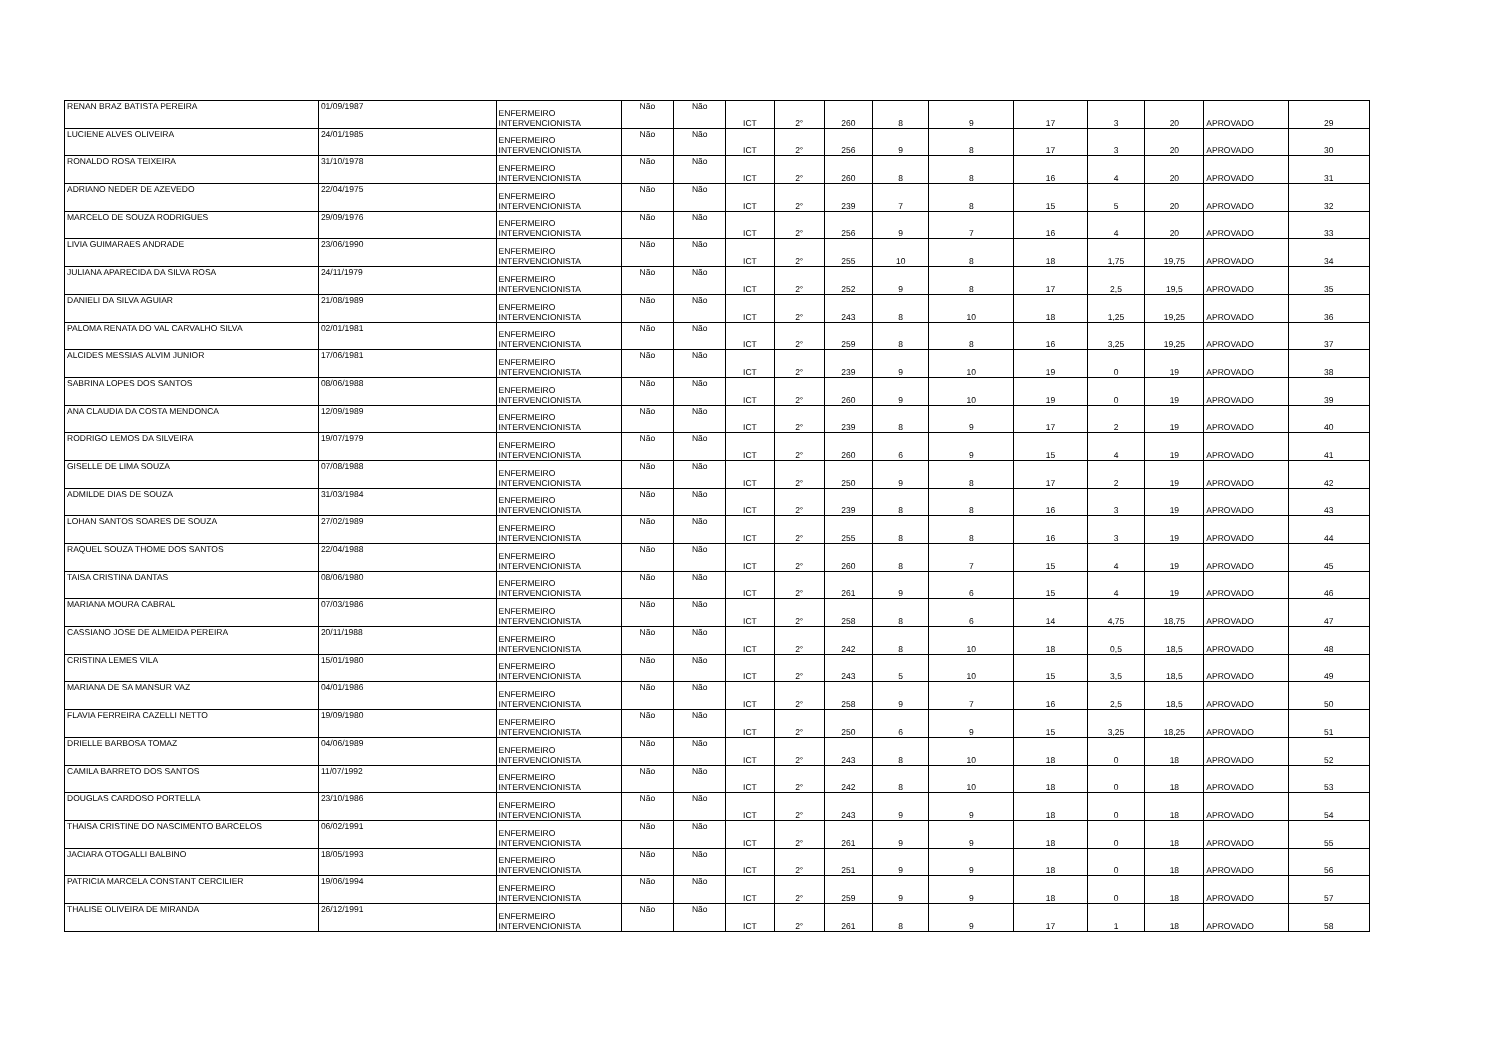| RENAN BRAZ BATISTA PEREIRA | 01/09/1987 | ENFERMEIRO INTERVENCIONISTA | Não | Não | ICT | 2° | 260 | 8 | 9 | 17 | 3 | 20 | APROVADO | 29 |
| LUCIENE ALVES OLIVEIRA | 24/01/1985 | ENFERMEIRO INTERVENCIONISTA | Não | Não | ICT | 2° | 256 | 9 | 8 | 17 | 3 | 20 | APROVADO | 30 |
| RONALDO ROSA TEIXEIRA | 31/10/1978 | ENFERMEIRO INTERVENCIONISTA | Não | Não | ICT | 2° | 260 | 8 | 8 | 16 | 4 | 20 | APROVADO | 31 |
| ADRIANO NEDER DE AZEVEDO | 22/04/1975 | ENFERMEIRO INTERVENCIONISTA | Não | Não | ICT | 2° | 239 | 7 | 8 | 15 | 5 | 20 | APROVADO | 32 |
| MARCELO DE SOUZA RODRIGUES | 29/09/1976 | ENFERMEIRO INTERVENCIONISTA | Não | Não | ICT | 2° | 256 | 9 | 7 | 16 | 4 | 20 | APROVADO | 33 |
| LIVIA GUIMARAES ANDRADE | 23/06/1990 | ENFERMEIRO INTERVENCIONISTA | Não | Não | ICT | 2° | 255 | 10 | 8 | 18 | 1,75 | 19,75 | APROVADO | 34 |
| JULIANA APARECIDA DA SILVA ROSA | 24/11/1979 | ENFERMEIRO INTERVENCIONISTA | Não | Não | ICT | 2° | 252 | 9 | 8 | 17 | 2,5 | 19,5 | APROVADO | 35 |
| DANIELI DA SILVA AGUIAR | 21/08/1989 | ENFERMEIRO INTERVENCIONISTA | Não | Não | ICT | 2° | 243 | 8 | 10 | 18 | 1,25 | 19,25 | APROVADO | 36 |
| PALOMA RENATA DO VAL CARVALHO SILVA | 02/01/1981 | ENFERMEIRO INTERVENCIONISTA | Não | Não | ICT | 2° | 259 | 8 | 8 | 16 | 3,25 | 19,25 | APROVADO | 37 |
| ALCIDES MESSIAS ALVIM JUNIOR | 17/06/1981 | ENFERMEIRO INTERVENCIONISTA | Não | Não | ICT | 2° | 239 | 9 | 10 | 19 | 0 | 19 | APROVADO | 38 |
| SABRINA LOPES DOS SANTOS | 08/06/1988 | ENFERMEIRO INTERVENCIONISTA | Não | Não | ICT | 2° | 260 | 9 | 10 | 19 | 0 | 19 | APROVADO | 39 |
| ANA CLAUDIA DA COSTA MENDONCA | 12/09/1989 | ENFERMEIRO INTERVENCIONISTA | Não | Não | ICT | 2° | 239 | 8 | 9 | 17 | 2 | 19 | APROVADO | 40 |
| RODRIGO LEMOS DA SILVEIRA | 19/07/1979 | ENFERMEIRO INTERVENCIONISTA | Não | Não | ICT | 2° | 260 | 6 | 9 | 15 | 4 | 19 | APROVADO | 41 |
| GISELLE DE LIMA SOUZA | 07/08/1988 | ENFERMEIRO INTERVENCIONISTA | Não | Não | ICT | 2° | 250 | 9 | 8 | 17 | 2 | 19 | APROVADO | 42 |
| ADMILDE DIAS DE SOUZA | 31/03/1984 | ENFERMEIRO INTERVENCIONISTA | Não | Não | ICT | 2° | 239 | 8 | 8 | 16 | 3 | 19 | APROVADO | 43 |
| LOHAN SANTOS SOARES DE SOUZA | 27/02/1989 | ENFERMEIRO INTERVENCIONISTA | Não | Não | ICT | 2° | 255 | 8 | 8 | 16 | 3 | 19 | APROVADO | 44 |
| RAQUEL SOUZA THOME DOS SANTOS | 22/04/1988 | ENFERMEIRO INTERVENCIONISTA | Não | Não | ICT | 2° | 260 | 8 | 7 | 15 | 4 | 19 | APROVADO | 45 |
| TAISA CRISTINA DANTAS | 08/06/1980 | ENFERMEIRO INTERVENCIONISTA | Não | Não | ICT | 2° | 261 | 9 | 6 | 15 | 4 | 19 | APROVADO | 46 |
| MARIANA MOURA CABRAL | 07/03/1986 | ENFERMEIRO INTERVENCIONISTA | Não | Não | ICT | 2° | 258 | 8 | 6 | 14 | 4,75 | 18,75 | APROVADO | 47 |
| CASSIANO JOSE DE ALMEIDA PEREIRA | 20/11/1988 | ENFERMEIRO INTERVENCIONISTA | Não | Não | ICT | 2° | 242 | 8 | 10 | 18 | 0,5 | 18,5 | APROVADO | 48 |
| CRISTINA LEMES VILA | 15/01/1980 | ENFERMEIRO INTERVENCIONISTA | Não | Não | ICT | 2° | 243 | 5 | 10 | 15 | 3,5 | 18,5 | APROVADO | 49 |
| MARIANA DE SA MANSUR VAZ | 04/01/1986 | ENFERMEIRO INTERVENCIONISTA | Não | Não | ICT | 2° | 258 | 9 | 7 | 16 | 2,5 | 18,5 | APROVADO | 50 |
| FLAVIA FERREIRA CAZELLI NETTO | 19/09/1980 | ENFERMEIRO INTERVENCIONISTA | Não | Não | ICT | 2° | 250 | 6 | 9 | 15 | 3,25 | 18,25 | APROVADO | 51 |
| DRIELLE BARBOSA TOMAZ | 04/06/1989 | ENFERMEIRO INTERVENCIONISTA | Não | Não | ICT | 2° | 243 | 8 | 10 | 18 | 0 | 18 | APROVADO | 52 |
| CAMILA BARRETO DOS SANTOS | 11/07/1992 | ENFERMEIRO INTERVENCIONISTA | Não | Não | ICT | 2° | 242 | 8 | 10 | 18 | 0 | 18 | APROVADO | 53 |
| DOUGLAS CARDOSO PORTELLA | 23/10/1986 | ENFERMEIRO INTERVENCIONISTA | Não | Não | ICT | 2° | 243 | 9 | 9 | 18 | 0 | 18 | APROVADO | 54 |
| THAISA CRISTINE DO NASCIMENTO BARCELOS | 06/02/1991 | ENFERMEIRO INTERVENCIONISTA | Não | Não | ICT | 2° | 261 | 9 | 9 | 18 | 0 | 18 | APROVADO | 55 |
| JACIARA OTOGALLI BALBINO | 18/05/1993 | ENFERMEIRO INTERVENCIONISTA | Não | Não | ICT | 2° | 251 | 9 | 9 | 18 | 0 | 18 | APROVADO | 56 |
| PATRICIA MARCELA CONSTANT CERCILIER | 19/06/1994 | ENFERMEIRO INTERVENCIONISTA | Não | Não | ICT | 2° | 259 | 9 | 9 | 18 | 0 | 18 | APROVADO | 57 |
| THALISE OLIVEIRA DE MIRANDA | 26/12/1991 | ENFERMEIRO INTERVENCIONISTA | Não | Não | ICT | 2° | 261 | 8 | 9 | 17 | 1 | 18 | APROVADO | 58 |